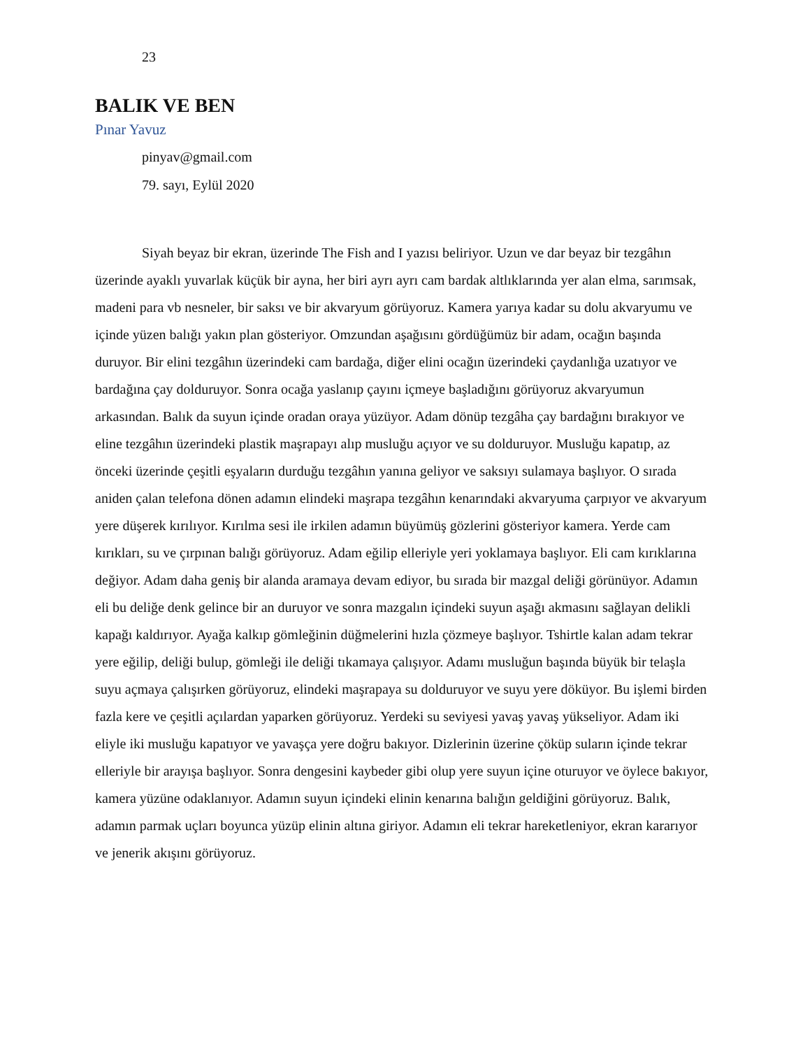23
BALIK VE BEN
Pınar Yavuz
pinyav@gmail.com
79. sayı, Eylül 2020
Siyah beyaz bir ekran, üzerinde The Fish and I yazısı beliriyor. Uzun ve dar beyaz bir tezgâhın üzerinde ayaklı yuvarlak küçük bir ayna, her biri ayrı ayrı cam bardak altlıklarında yer alan elma, sarımsak, madeni para vb nesneler, bir saksı ve bir akvaryum görüyoruz. Kamera yarıya kadar su dolu akvaryumu ve içinde yüzen balığı yakın plan gösteriyor. Omzundan aşağısını gördüğümüz bir adam, ocağın başında duruyor. Bir elini tezgâhın üzerindeki cam bardağa, diğer elini ocağın üzerindeki çaydanlığa uzatıyor ve bardağına çay dolduruyor. Sonra ocağa yaslanıp çayını içmeye başladığını görüyoruz akvaryumun arkasından. Balık da suyun içinde oradan oraya yüzüyor. Adam dönüp tezgâha çay bardağını bırakıyor ve eline tezgâhın üzerindeki plastik maşrapayı alıp musluğu açıyor ve su dolduruyor. Musluğu kapatıp, az önceki üzerinde çeşitli eşyaların durduğu tezgâhın yanına geliyor ve saksıyı sulamaya başlıyor. O sırada aniden çalan telefona dönen adamın elindeki maşrapa tezgâhın kenarındaki akvaryuma çarpıyor ve akvaryum yere düşerek kırılıyor. Kırılma sesi ile irkilen adamın büyümüş gözlerini gösteriyor kamera. Yerde cam kırıkları, su ve çırpınan balığı görüyoruz. Adam eğilip elleriyle yeri yoklamaya başlıyor. Eli cam kırıklarına değiyor. Adam daha geniş bir alanda aramaya devam ediyor, bu sırada bir mazgal deliği görünüyor. Adamın eli bu deliğe denk gelince bir an duruyor ve sonra mazgalın içindeki suyun aşağı akmasını sağlayan delikli kapağı kaldırıyor. Ayağa kalkıp gömleğinin düğmelerini hızla çözmeye başlıyor. Tshirtle kalan adam tekrar yere eğilip, deliği bulup, gömleği ile deliği tıkamaya çalışıyor. Adamı musluğun başında büyük bir telaşla suyu açmaya çalışırken görüyoruz, elindeki maşrapaya su dolduruyor ve suyu yere döküyor. Bu işlemi birden fazla kere ve çeşitli açılardan yaparken görüyoruz. Yerdeki su seviyesi yavaş yavaş yükseliyor. Adam iki eliyle iki musluğu kapatıyor ve yavaşça yere doğru bakıyor. Dizlerinin üzerine çöküp suların içinde tekrar elleriyle bir arayışa başlıyor. Sonra dengesini kaybeder gibi olup yere suyun içine oturuyor ve öylece bakıyor, kamera yüzüne odaklanıyor. Adamın suyun içindeki elinin kenarına balığın geldiğini görüyoruz. Balık, adamın parmak uçları boyunca yüzüp elinin altına giriyor. Adamın eli tekrar hareketleniyor, ekran kararıyor ve jenerik akışını görüyoruz.